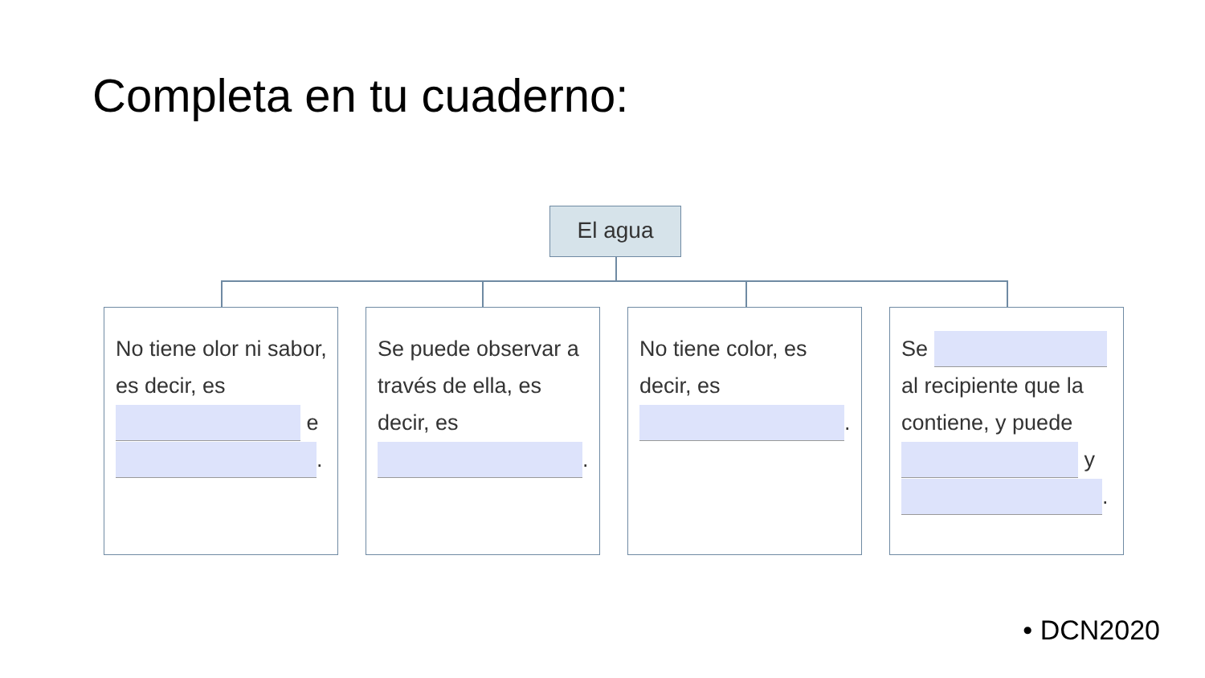Completa en tu cuaderno:
El agua
No tiene olor ni sabor, es decir, es e .
Se puede observar a través de ella, es decir, es .
No tiene color, es decir, es .
Se al recipiente que la contiene, y puede y .
• DCN2020